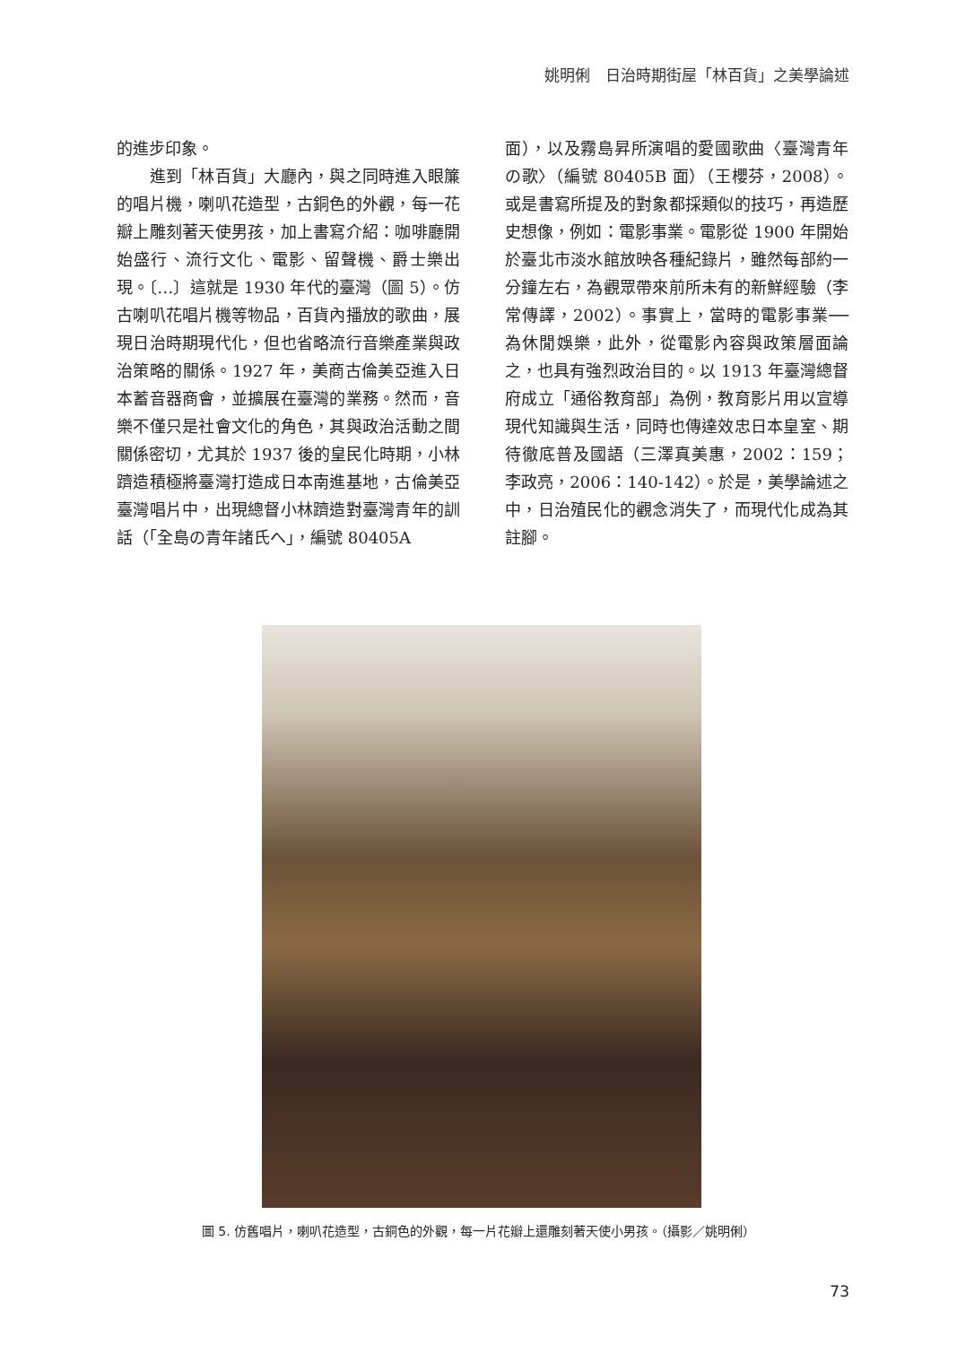姚明俐　日治時期街屋「林百貨」之美學論述
的進步印象。
　　進到「林百貨」大廳內，與之同時進入眼簾的唱片機，喇叭花造型，古銅色的外觀，每一花瓣上雕刻著天使男孩，加上書寫介紹：咖啡廳開始盛行、流行文化、電影、留聲機、爵士樂出現。〔…〕這就是 1930 年代的臺灣（圖 5）。仿古喇叭花唱片機等物品，百貨內播放的歌曲，展現日治時期現代化，但也省略流行音樂產業與政治策略的關係。1927 年，美商古倫美亞進入日本蓄音器商會，並擴展在臺灣的業務。然而，音樂不僅只是社會文化的角色，其與政治活動之間關係密切，尤其於 1937 後的皇民化時期，小林躋造積極將臺灣打造成日本南進基地，古倫美亞臺灣唱片中，出現總督小林躋造對臺灣青年的訓話（「全島の青年諸氏へ」，編號 80405A
面），以及霧島昇所演唱的愛國歌曲〈臺灣青年の歌〉（編號 80405B 面）（王櫻芬，2008）。或是書寫所提及的對象都採類似的技巧，再造歷史想像，例如：電影事業。電影從 1900 年開始於臺北市淡水館放映各種紀錄片，雖然每部約一分鐘左右，為觀眾帶來前所未有的新鮮經驗（李常傳譯，2002）。事實上，當時的電影事業── 為休閒娛樂，此外，從電影內容與政策層面論之，也具有強烈政治目的。以 1913 年臺灣總督府成立「通俗教育部」為例，教育影片用以宣導現代知識與生活，同時也傳達效忠日本皇室、期待徹底普及國語（三澤真美惠，2002：159；李政亮，2006：140-142）。於是，美學論述之中，日治殖民化的觀念消失了，而現代化成為其註腳。
圖 5. 仿舊唱片，喇叭花造型，古銅色的外觀，每一片花瓣上還雕刻著天使小男孩。（攝影／姚明俐）
73